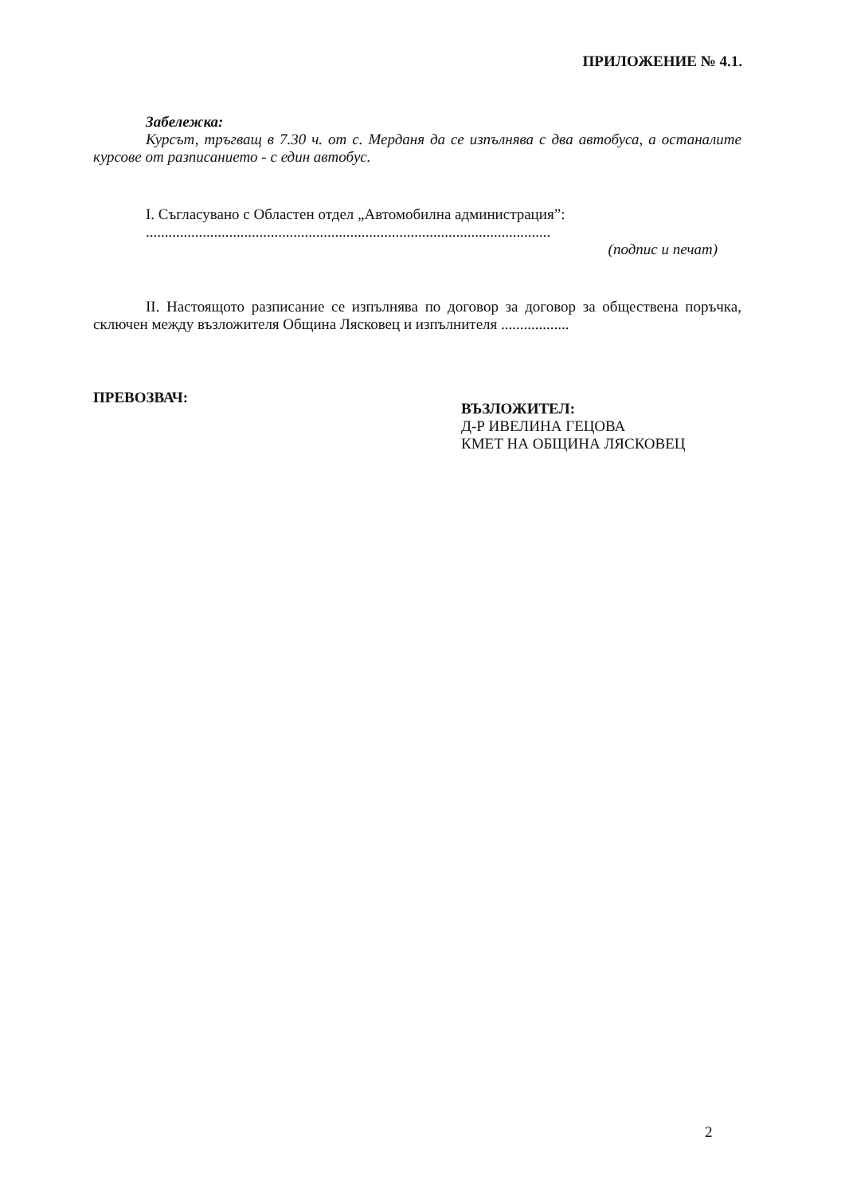ПРИЛОЖЕНИЕ № 4.1.
Забележка:
Курсът, тръгващ в 7.30 ч. от с. Мерданя да се изпълнява с два автобуса, а останалите курсове от разписанието - с един автобус.
I. Съгласувано с Областен отдел „Автомобилна администрация”:
...........................................................................................................
(подпис и печат)
II. Настоящото разписание се изпълнява по договор за договор за обществена поръчка, сключен между възложителя Община Лясковец и изпълнителя ..................
ПРЕВОЗВАЧ:
ВЪЗЛОЖИТЕЛ:
Д-Р ИВЕЛИНА ГЕЦОВА
КМЕТ НА ОБЩИНА ЛЯСКОВЕЦ
2